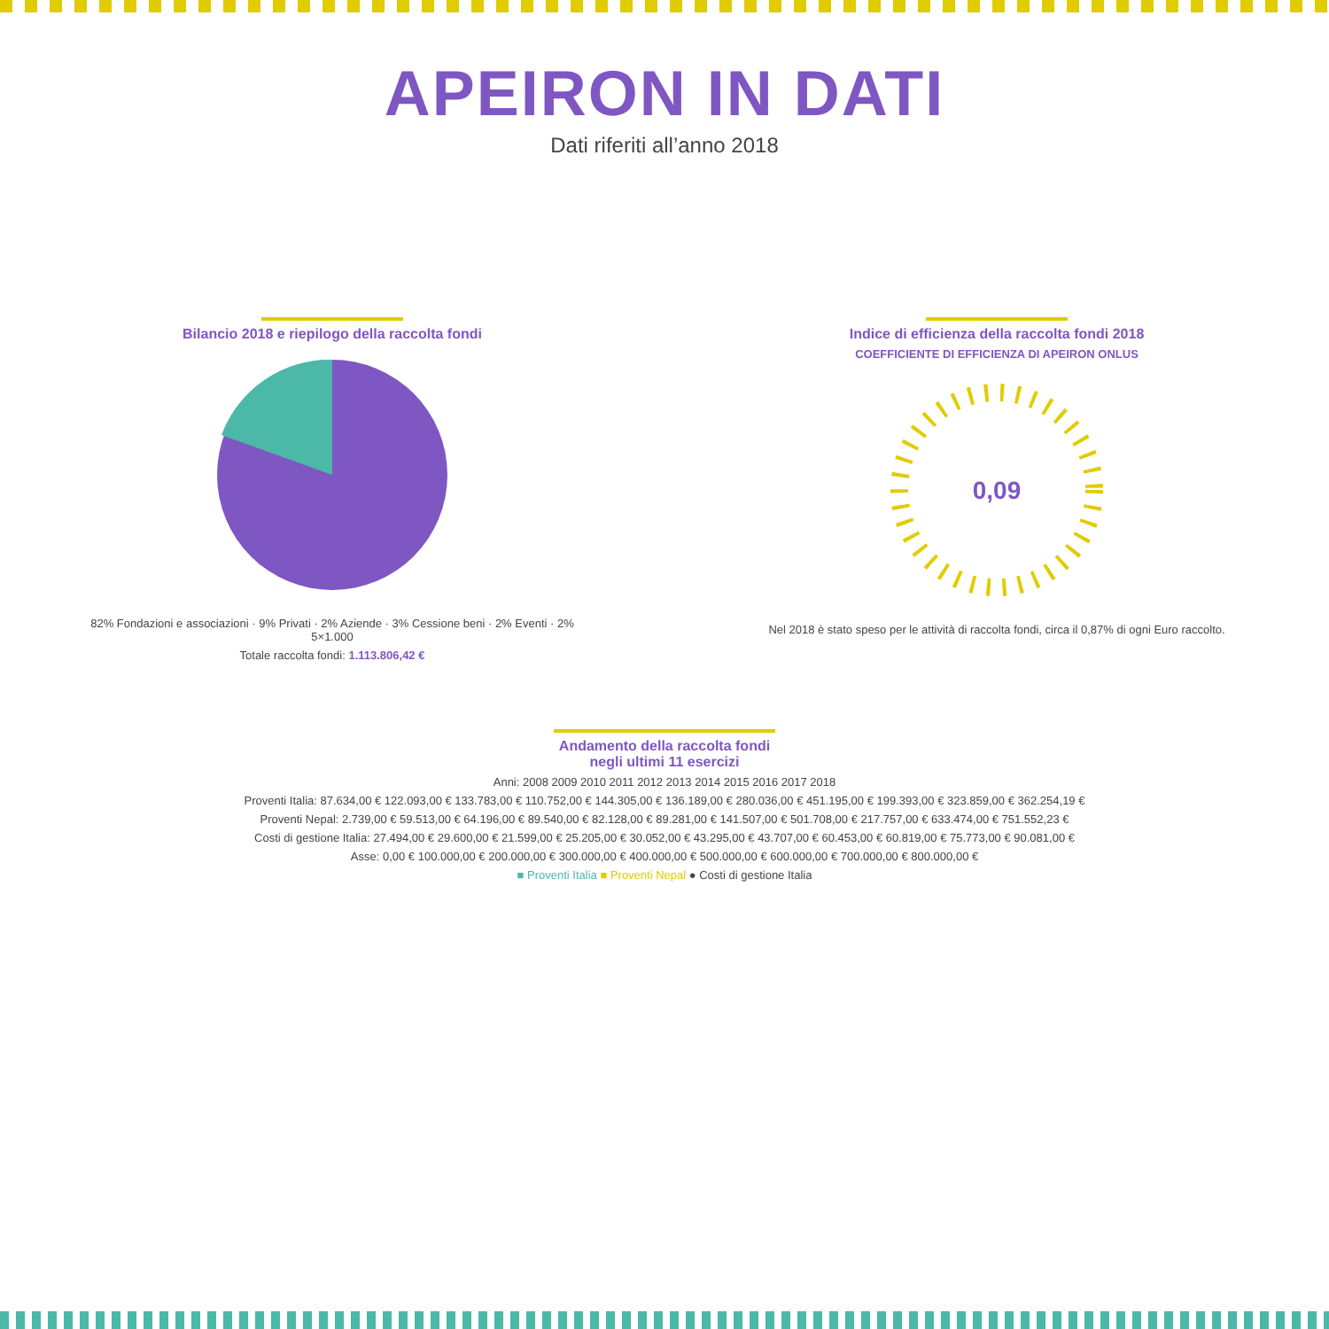APEIRON IN DATI
Dati riferiti all’anno 2018
Bilancio 2018 e riepilogo della raccolta fondi
82% Fondazioni e associazioni · 9% Privati · 2% Aziende · 3% Cessione beni · 2% Eventi · 2% 5×1.000
Totale raccolta fondi: 1.113.806,42 €
Indice di efficienza della raccolta fondi 2018
COEFFICIENTE DI EFFICIENZA DI APEIRON ONLUS
0,09
Nel 2018 è stato speso per le attività di raccolta fondi, circa il 0,87% di ogni Euro raccolto.
Andamento della raccolta fondi negli ultimi 11 esercizi
Anni: 2008 2009 2010 2011 2012 2013 2014 2015 2016 2017 2018
Proventi Italia: 87.634,00 € 122.093,00 € 133.783,00 € 110.752,00 € 144.305,00 € 136.189,00 € 280.036,00 € 451.195,00 € 199.393,00 € 323.859,00 € 362.254,19 €
Proventi Nepal: 2.739,00 € 59.513,00 € 64.196,00 € 89.540,00 € 82.128,00 € 89.281,00 € 141.507,00 € 501.708,00 € 217.757,00 € 633.474,00 € 751.552,23 €
Costi di gestione Italia: 27.494,00 € 29.600,00 € 21.599,00 € 25.205,00 € 30.052,00 € 43.295,00 € 43.707,00 € 60.453,00 € 60.819,00 € 75.773,00 € 90.081,00 €
Asse: 0,00 € 100.000,00 € 200.000,00 € 300.000,00 € 400.000,00 € 500.000,00 € 600.000,00 € 700.000,00 € 800.000,00 €
■ Proventi Italia ■ Proventi Nepal ● Costi di gestione Italia